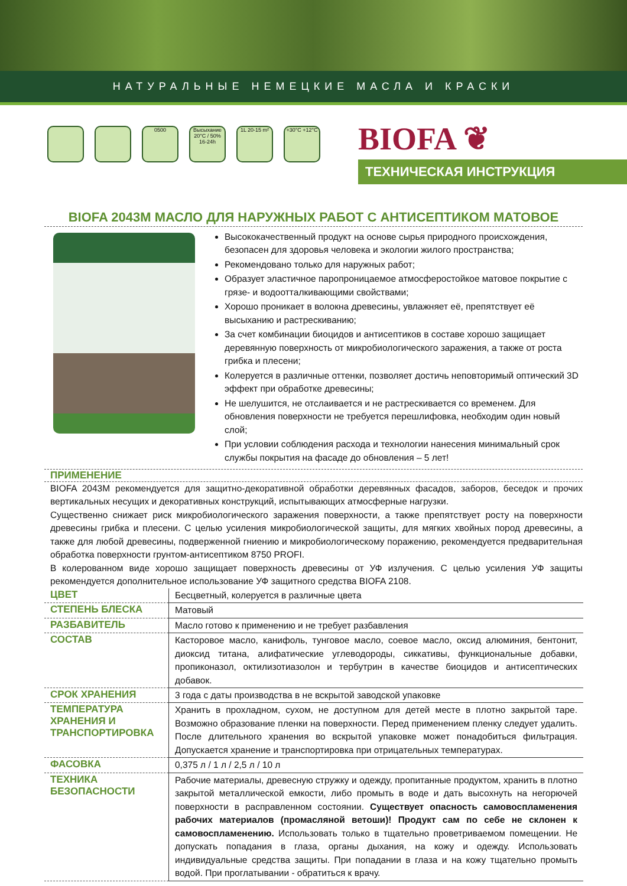НАТУРАЛЬНЫЕ НЕМЕЦКИЕ МАСЛА И КРАСКИ
0500 Высыхание 20°C / 50% 16-24h
1L 20-15 m²
+30°C +12°C
BIOFA ❦
ТЕХНИЧЕСКАЯ ИНСТРУКЦИЯ
BIOFA 2043M МАСЛО ДЛЯ НАРУЖНЫХ РАБОТ С АНТИСЕПТИКОМ МАТОВОЕ
Высококачественный продукт на основе сырья природного происхождения, безопасен для здоровья человека и экологии жилого пространства;
Рекомендовано только для наружных работ;
Образует эластичное паропроницаемое атмосферостойкое матовое покрытие с грязе- и водоотталкивающими свойствами;
Хорошо проникает в волокна древесины, увлажняет её, препятствует её высыханию и растрескиванию;
За счет комбинации биоцидов и антисептиков в составе хорошо защищает деревянную поверхность от микробиологического заражения, а также от роста грибка и плесени;
Колеруется в различные оттенки, позволяет достичь неповторимый оптический 3D эффект при обработке древесины;
Не шелушится, не отслаивается и не растрескивается со временем. Для обновления поверхности не требуется перешлифовка, необходим один новый слой;
При условии соблюдения расхода и технологии нанесения минимальный срок службы покрытия на фасаде до обновления – 5 лет!
ПРИМЕНЕНИЕ
BIOFA 2043M рекомендуется для защитно-декоративной обработки деревянных фасадов, заборов, беседок и прочих вертикальных несущих и декоративных конструкций, испытывающих атмосферные нагрузки.
Существенно снижает риск микробиологического заражения поверхности, а также препятствует росту на поверхности древесины грибка и плесени. С целью усиления микробиологической защиты, для мягких хвойных пород древесины, а также для любой древесины, подверженной гниению и микробиологическому поражению, рекомендуется предварительная обработка поверхности грунтом-антисептиком 8750 PROFI.
В колерованном виде хорошо защищает поверхность древесины от УФ излучения. С целью усиления УФ защиты рекомендуется дополнительное использование УФ защитного средства BIOFA 2108.
| ЦВЕТ | Бесцветный, колеруется в различные цвета |
| СТЕПЕНЬ БЛЕСКА | Матовый |
| РАЗБАВИТЕЛЬ | Масло готово к применению и не требует разбавления |
| СОСТАВ | Касторовое масло, канифоль, тунговое масло, соевое масло, оксид алюминия, бентонит, диоксид титана, алифатические углеводороды, сиккативы, функциональные добавки, пропиконазол, октилизотиазолон и тербутрин в качестве биоцидов и антисептических добавок. |
| СРОК ХРАНЕНИЯ | 3 года с даты производства в не вскрытой заводской упаковке |
| ТЕМПЕРАТУРА ХРАНЕНИЯ И ТРАНСПОРТИРОВКА | Хранить в прохладном, сухом, не доступном для детей месте в плотно закрытой таре. Возможно образование пленки на поверхности. Перед применением пленку следует удалить. После длительного хранения во вскрытой упаковке может понадобиться фильтрация. Допускается хранение и транспортировка при отрицательных температурах. |
| ФАСОВКА | 0,375 л / 1 л / 2,5 л / 10 л |
| ТЕХНИКА БЕЗОПАСНОСТИ | Рабочие материалы, древесную стружку и одежду, пропитанные продуктом, хранить в плотно закрытой металлической емкости, либо промыть в воде и дать высохнуть на негорючей поверхности в расправленном состоянии. Существует опасность самовоспламенения рабочих материалов (промасляной ветоши)! Продукт сам по себе не склонен к самовоспламенению. Использовать только в тщательно проветриваемом помещении. Не допускать попадания в глаза, органы дыхания, на кожу и одежду. Использовать индивидуальные средства защиты. При попадании в глаза и на кожу тщательно промыть водой. При проглатывании - обратиться к врачу. |